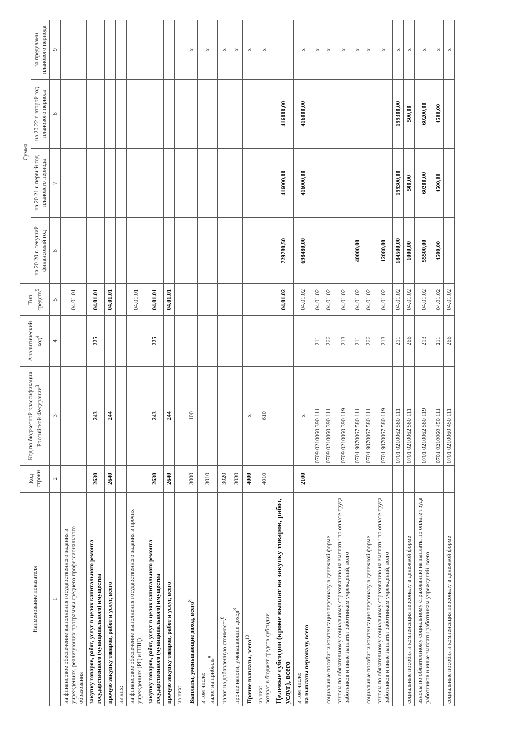| Наименование показателя | Код строки | Код по бюджетной классификации Российской Федерации<sup>3</sup> | Аналитический код<sup>4</sup> | Тип средств<sup>5</sup> | Сумма | | | |
| --- | --- | --- | --- | --- | --- | --- | --- | --- |
| | | | | | на 20 20 г. текущий финансовый год | на 20 21 г. первый год планового периода | на 20 22 г. второй год планового периода | за пределами планового периода |
| 1 | 2 | 3 | 4 | 5 | 6 | 7 | 8 | 9 |
| на финансовое обеспечение выполнения государственного задания в учреждениях, реализующих программы среднего профессионального образования | | | | 04.01.01 | | | | |
| закупку товаров, работ, услуг в целях капитального ремонта государственного (муниципального) имущества | 2630 | 243 | 225 | 04.01.01 | | | | |
| прочую закупку товаров, работ и услуг, всего | 2640 | 244 | | 04.01.01 | | | | |
| из них: | | | | | | | | |
| на финансовое обеспечение выполнения государственного задания в прочих учреждениях (РЦ и ППЦ) | | | | 04.01.01 | | | | |
| закупку товаров, работ, услуг в целях капитального ремонта государственного (муниципального) имущества | 2630 | 243 | 225 | 04.01.01 | | | | |
| прочую закупку товаров, работ и услуг, всего | 2640 | 244 | | 04.01.01 | | | | |
| из них: | | | | | | | | |
| Выплаты, уменьшающие доход, всего<sup>8</sup> | 3000 | 100 | | | | | | x |
| в том числе: налог на прибыль<sup>8</sup> | 3010 | | | | | | | x |
| налог на добавленную стоимость<sup>8</sup> | 3020 | | | | | | | x |
| прочие налоги, уменьшающие доход<sup>8</sup> | 3030 | | | | | | | x |
| Прочие выплаты, всего<sup>10</sup> | 4000 | x | | | | | | x |
| из них: возврат в бюджет средств субсидии | 4010 | 610 | | | | | | x |
| Целевые субсидии (кроме выплат на закупку товаров, работ, услуг), всего | | | | 04.01.02 | 729780,50 | 416000,00 | 416000,00 | |
| в том числе: на выплаты персоналу, всего | 2100 | x | | 04.01.02 | 698480,00 | 416000,00 | 416000,00 | x |
| | | 0709 0210060 390 111 | 211 | 04.01.02 | | | | x |
| социальные пособия и компенсация персоналу в денежной форме | | 0709 0210060 390 111 | 266 | 04.01.02 | | | | x |
| взносы по обязательному социальному страхованию на выплаты по оплате труда работников и иные выплаты работникам учреждений, всего | | 0709 0210060 390 119 | 213 | 04.01.02 | | | | x |
| | | 0701 9070067 580 111 | 211 | 04.01.02 | 40000,00 | | | x |
| социальные пособия и компенсация персоналу в денежной форме | | 0701 9070067 580 111 | 266 | 04.01.02 | | | | x |
| взносы по обязательному социальному страхованию на выплаты по оплате труда работников и иные выплаты работникам учреждений, всего | | 0701 9070067 580 119 | 213 | 04.01.02 | 12080,00 | | | x |
| | | 0701 0210062 580 111 | 211 | 04.01.02 | 184500,00 | 199300,00 | 199300,00 | x |
| социальные пособия и компенсация персоналу в денежной форме | | 0701 0210062 580 111 | 266 | 04.01.02 | 1000,00 | 500,00 | 500,00 | x |
| взносы по обязательному социальному страхованию на выплаты по оплате труда работников и иные выплаты работникам учреждений, всего | | 0701 0210062 580 119 | 213 | 04.01.02 | 55500,00 | 60200,00 | 60200,00 | x |
| | | 0701 0210060 450 111 | 211 | 04.01.02 | 4500,00 | 4500,00 | 4500,00 | x |
| социальные пособия и компенсация персоналу в денежной форме | | 0701 0210060 450 111 | 266 | 04.01.02 | | | | x |